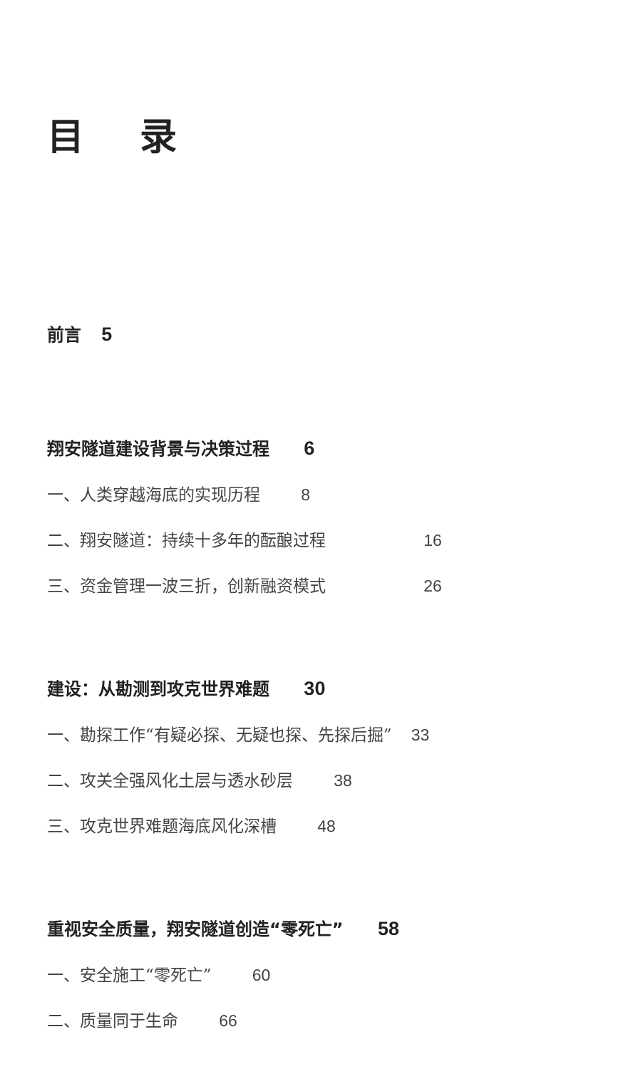目 录
前言 5
翔安隧道建设背景与决策过程 6
一、人类穿越海底的实现历程 8
二、翔安隧道：持续十多年的酝酿过程 16
三、资金管理一波三折，创新融资模式 26
建设：从勘测到攻克世界难题 30
一、勘探工作“有疑必探、无疑也探、先探后掘” 33
二、攻关全强风化土层与透水砂层 38
三、攻克世界难题海底风化深槽 48
重视安全质量，翔安隧道创造“零死亡” 58
一、安全施工“零死亡” 60
二、质量同于生命 66